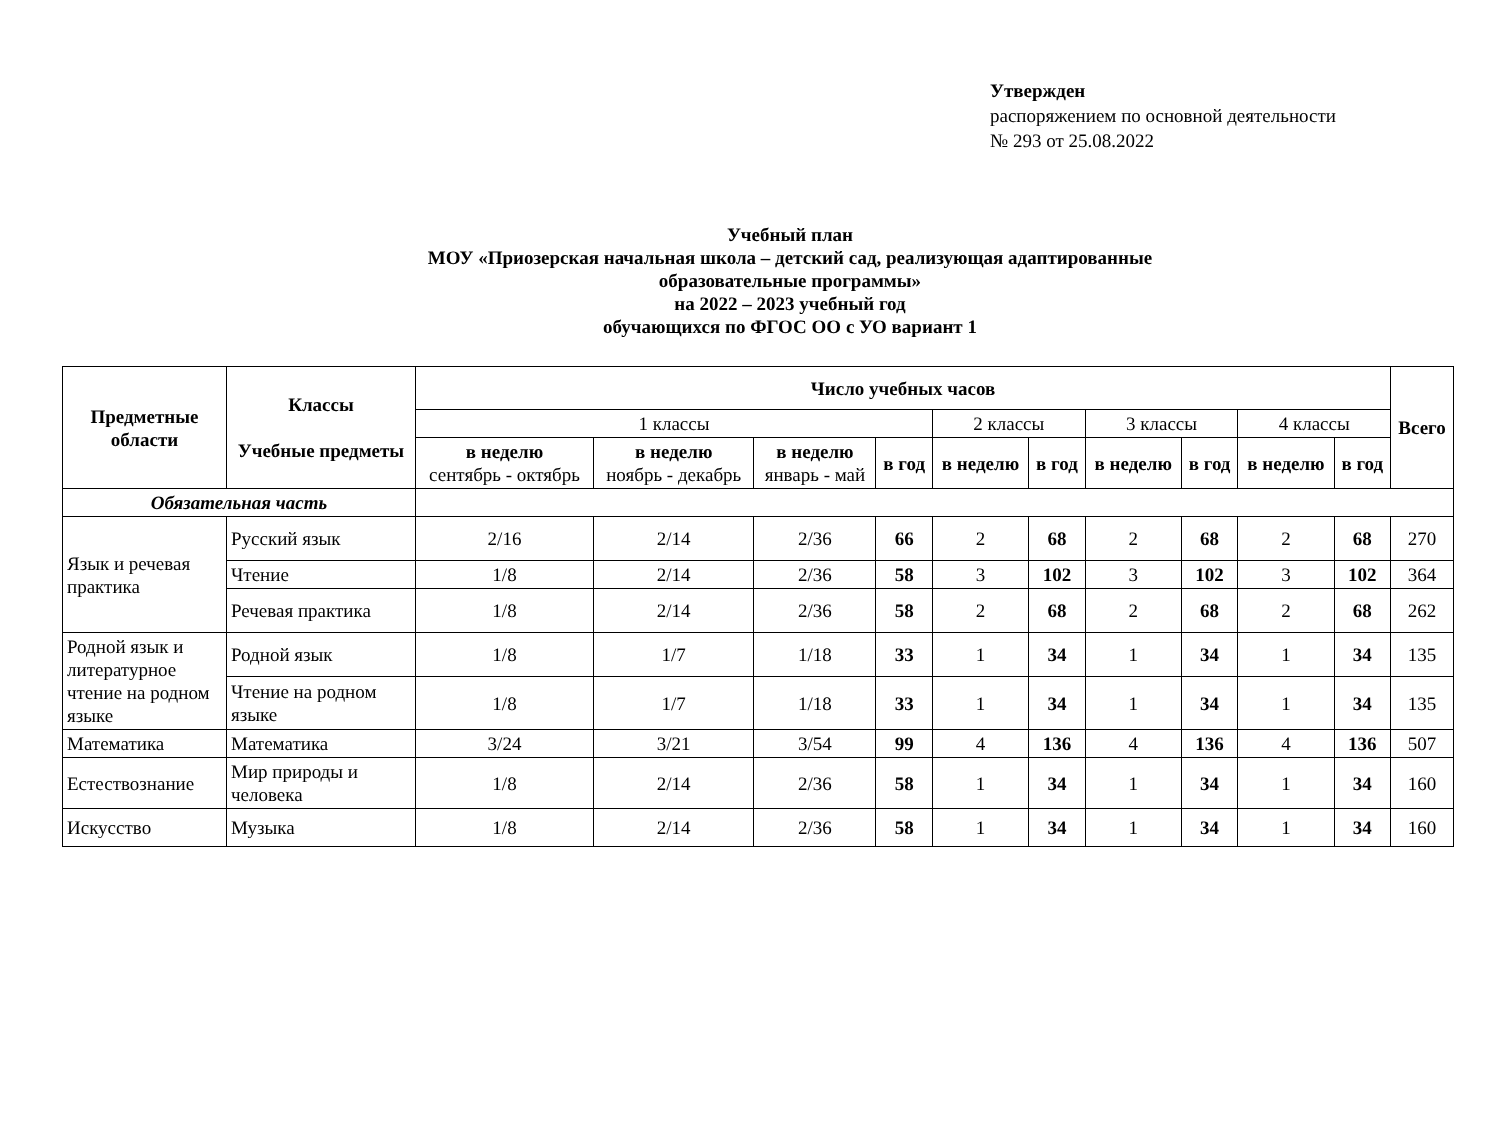Утвержден
распоряжением по основной деятельности
№ 293 от 25.08.2022
Учебный план
МОУ «Приозерская начальная школа – детский сад, реализующая адаптированные
образовательные программы»
на 2022 – 2023 учебный год
обучающихся по ФГОС ОО с УО вариант 1
| Предметные области | Классы Учебные предметы | Число учебных часов | | | | | | | | | | Всего |
| --- | --- | --- | --- | --- | --- | --- | --- | --- | --- | --- | --- | --- |
| | | 1 классы | | | | 2 классы | | 3 классы | | 4 классы | | |
| | | в неделю сентябрь - октябрь | в неделю ноябрь - декабрь | в неделю январь - май | в год | в неделю | в год | в неделю | в год | в неделю | в год | |
| Обязательная часть | | | | | | | | | | | | |
| Язык и речевая практика | Русский язык | 2/16 | 2/14 | 2/36 | 66 | 2 | 68 | 2 | 68 | 2 | 68 | 270 |
| | Чтение | 1/8 | 2/14 | 2/36 | 58 | 3 | 102 | 3 | 102 | 3 | 102 | 364 |
| | Речевая практика | 1/8 | 2/14 | 2/36 | 58 | 2 | 68 | 2 | 68 | 2 | 68 | 262 |
| Родной язык и литературное чтение на родном языке | Родной язык | 1/8 | 1/7 | 1/18 | 33 | 1 | 34 | 1 | 34 | 1 | 34 | 135 |
| | Чтение на родном языке | 1/8 | 1/7 | 1/18 | 33 | 1 | 34 | 1 | 34 | 1 | 34 | 135 |
| Математика | Математика | 3/24 | 3/21 | 3/54 | 99 | 4 | 136 | 4 | 136 | 4 | 136 | 507 |
| Естествознание | Мир природы и человека | 1/8 | 2/14 | 2/36 | 58 | 1 | 34 | 1 | 34 | 1 | 34 | 160 |
| Искусство | Музыка | 1/8 | 2/14 | 2/36 | 58 | 1 | 34 | 1 | 34 | 1 | 34 | 160 |